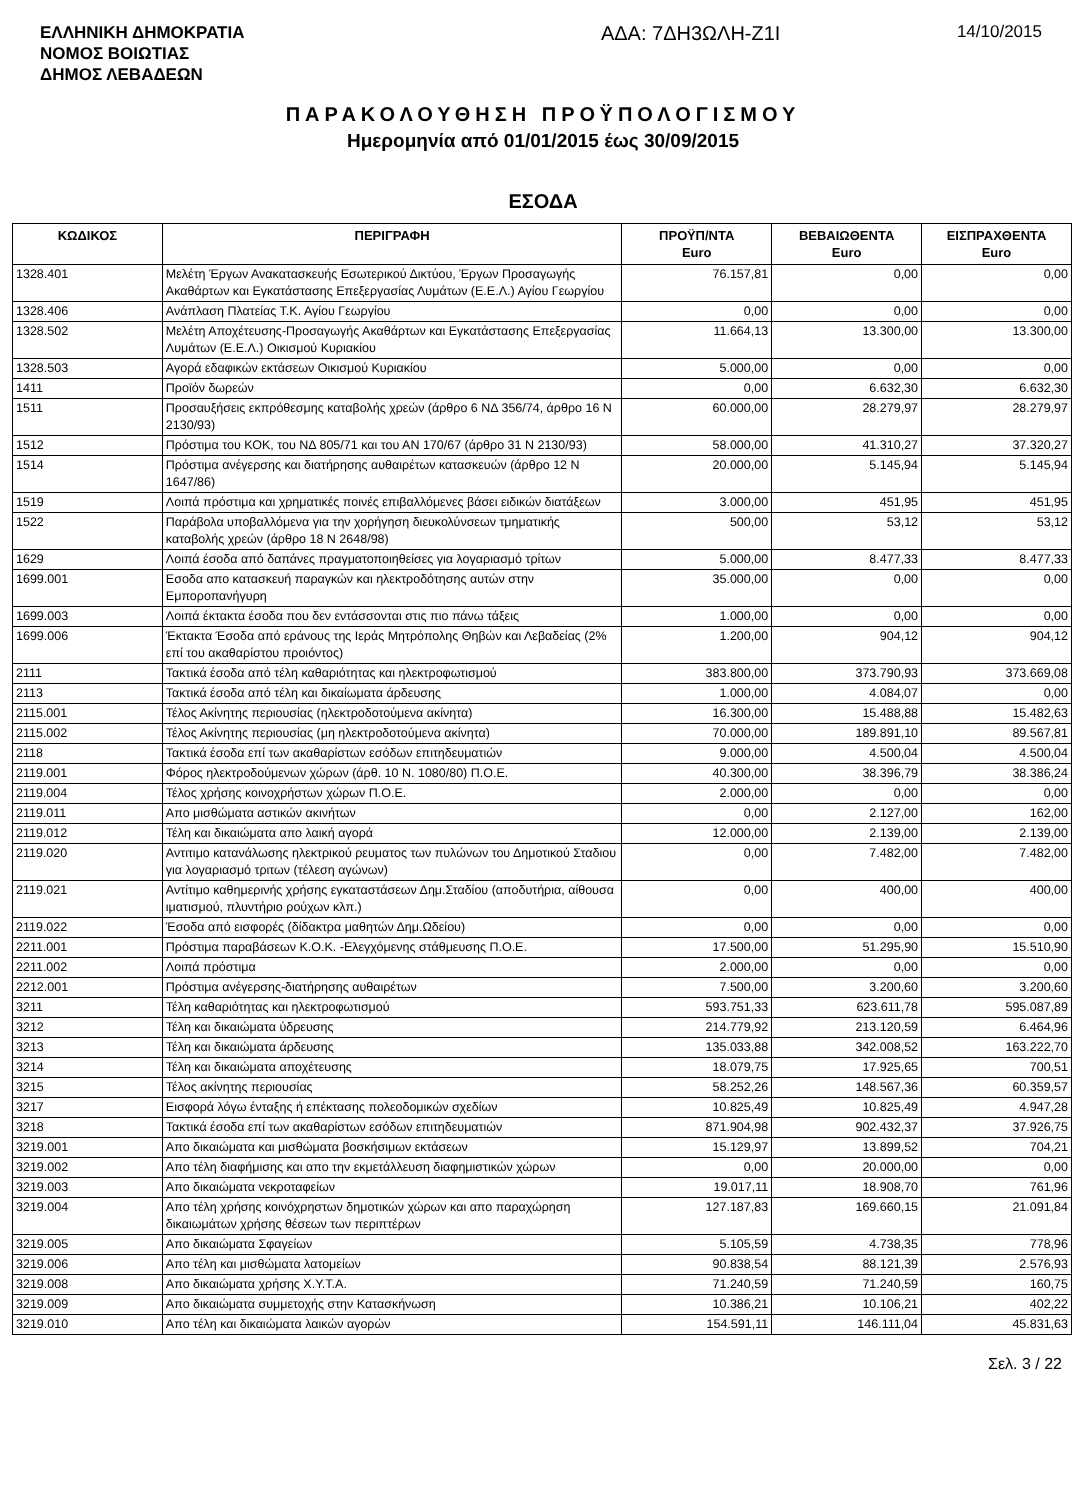ΕΛΛΗΝΙΚΗ ΔΗΜΟΚΡΑΤΙΑ
ΝΟΜΟΣ ΒΟΙΩΤΙΑΣ
ΔΗΜΟΣ ΛΕΒΑΔΕΩΝ
ΑΔΑ: 7ΔΗ3ΩΛΗ-Ζ1Ι
14/10/2015
ΠΑΡΑΚΟΛΟΥΘΗΣΗ ΠΡΟΫΠΟΛΟΓΙΣΜΟΥ
Ημερομηνία από 01/01/2015 έως 30/09/2015
ΕΣΟΔΑ
| ΚΩΔΙΚΟΣ | ΠΕΡΙΓΡΑΦΗ | ΠΡΟΫΠ/ΝΤΑ Euro | ΒΕΒΑΙΩΘΕΝΤΑ Euro | ΕΙΣΠΡΑΧΘΕΝΤΑ Euro |
| --- | --- | --- | --- | --- |
| 1328.401 | Μελέτη Έργων Ανακατασκευής Εσωτερικού Δικτύου, Έργων Προσαγωγής Ακαθάρτων και Εγκατάστασης Επεξεργασίας Λυμάτων (Ε.Ε.Λ.) Αγίου Γεωργίου | 76.157,81 | 0,00 | 0,00 |
| 1328.406 | Ανάπλαση Πλατείας Τ.Κ. Αγίου Γεωργίου | 0,00 | 0,00 | 0,00 |
| 1328.502 | Μελέτη Αποχέτευσης-Προσαγωγής Ακαθάρτων και Εγκατάστασης Επεξεργασίας Λυμάτων (Ε.Ε.Λ.) Οικισμού Κυριακίου | 11.664,13 | 13.300,00 | 13.300,00 |
| 1328.503 | Αγορά εδαφικών εκτάσεων Οικισμού Κυριακίου | 5.000,00 | 0,00 | 0,00 |
| 1411 | Προϊόν δωρεών | 0,00 | 6.632,30 | 6.632,30 |
| 1511 | Προσαυξήσεις εκπρόθεσμης καταβολής χρεών (άρθρο 6 ΝΔ 356/74, άρθρο 16 Ν 2130/93) | 60.000,00 | 28.279,97 | 28.279,97 |
| 1512 | Πρόστιμα του ΚΟΚ, του ΝΔ 805/71 και του ΑΝ 170/67 (άρθρο 31 Ν 2130/93) | 58.000,00 | 41.310,27 | 37.320,27 |
| 1514 | Πρόστιμα ανέγερσης και διατήρησης αυθαιρέτων κατασκευών (άρθρο 12 Ν 1647/86) | 20.000,00 | 5.145,94 | 5.145,94 |
| 1519 | Λοιπά πρόστιμα και χρηματικές ποινές επιβαλλόμενες βάσει ειδικών διατάξεων | 3.000,00 | 451,95 | 451,95 |
| 1522 | Παράβολα υποβαλλόμενα για την χορήγηση διευκολύνσεων τμηματικής καταβολής χρεών (άρθρο 18 Ν 2648/98) | 500,00 | 53,12 | 53,12 |
| 1629 | Λοιπά έσοδα από δαπάνες πραγματοποιηθείσες για λογαριασμό τρίτων | 5.000,00 | 8.477,33 | 8.477,33 |
| 1699.001 | Εσοδα απο κατασκευή παραγκών και ηλεκτροδότησης αυτών στην Εμποροπανήγυρη | 35.000,00 | 0,00 | 0,00 |
| 1699.003 | Λοιπά έκτακτα έσοδα που δεν εντάσσονται στις πιο πάνω τάξεις | 1.000,00 | 0,00 | 0,00 |
| 1699.006 | Έκτακτα Έσοδα από εράνους της Ιεράς Μητρόπολης Θηβών και Λεβαδείας (2% επί του ακαθαρίστου προιόντος) | 1.200,00 | 904,12 | 904,12 |
| 2111 | Τακτικά έσοδα από τέλη καθαριότητας και ηλεκτροφωτισμού | 383.800,00 | 373.790,93 | 373.669,08 |
| 2113 | Τακτικά έσοδα από τέλη και δικαίωματα άρδευσης | 1.000,00 | 4.084,07 | 0,00 |
| 2115.001 | Τέλος Ακίνητης περιουσίας (ηλεκτροδοτούμενα ακίνητα) | 16.300,00 | 15.488,88 | 15.482,63 |
| 2115.002 | Τέλος Ακίνητης περιουσίας (μη ηλεκτροδοτούμενα ακίνητα) | 70.000,00 | 189.891,10 | 89.567,81 |
| 2118 | Τακτικά έσοδα επί των ακαθαρίστων εσόδων επιτηδευματιών | 9.000,00 | 4.500,04 | 4.500,04 |
| 2119.001 | Φόρος ηλεκτροδούμενων χώρων (άρθ. 10 Ν. 1080/80) Π.Ο.Ε. | 40.300,00 | 38.396,79 | 38.386,24 |
| 2119.004 | Τέλος χρήσης κοινοχρήστων χώρων Π.Ο.Ε. | 2.000,00 | 0,00 | 0,00 |
| 2119.011 | Απο μισθώματα αστικών ακινήτων | 0,00 | 2.127,00 | 162,00 |
| 2119.012 | Τέλη και δικαιώματα απο λαική αγορά | 12.000,00 | 2.139,00 | 2.139,00 |
| 2119.020 | Αντιτιμο κατανάλωσης ηλεκτρικού ρευματος των πυλώνων του Δημοτικού Σταδιου για λογαριασμό τριτων (τέλεση αγώνων) | 0,00 | 7.482,00 | 7.482,00 |
| 2119.021 | Αντίτιμο καθημερινής χρήσης εγκαταστάσεων Δημ.Σταδίου (αποδυτήρια, αίθουσα ιματισμού, πλυντήριο ρούχων κλπ.) | 0,00 | 400,00 | 400,00 |
| 2119.022 | Έσοδα από εισφορές (δίδακτρα μαθητών Δημ.Ωδείου) | 0,00 | 0,00 | 0,00 |
| 2211.001 | Πρόστιμα παραβάσεων Κ.Ο.Κ. -Ελεγχόμενης στάθμευσης Π.Ο.Ε. | 17.500,00 | 51.295,90 | 15.510,90 |
| 2211.002 | Λοιπά πρόστιμα | 2.000,00 | 0,00 | 0,00 |
| 2212.001 | Πρόστιμα ανέγερσης-διατήρησης αυθαιρέτων | 7.500,00 | 3.200,60 | 3.200,60 |
| 3211 | Τέλη καθαριότητας και ηλεκτροφωτισμού | 593.751,33 | 623.611,78 | 595.087,89 |
| 3212 | Τέλη και δικαιώματα ύδρευσης | 214.779,92 | 213.120,59 | 6.464,96 |
| 3213 | Τέλη και δικαιώματα άρδευσης | 135.033,88 | 342.008,52 | 163.222,70 |
| 3214 | Τέλη και δικαιώματα αποχέτευσης | 18.079,75 | 17.925,65 | 700,51 |
| 3215 | Τέλος ακίνητης περιουσίας | 58.252,26 | 148.567,36 | 60.359,57 |
| 3217 | Εισφορά λόγω ένταξης ή επέκτασης πολεοδομικών σχεδίων | 10.825,49 | 10.825,49 | 4.947,28 |
| 3218 | Τακτικά έσοδα επί των ακαθαρίστων εσόδων επιτηδευματιών | 871.904,98 | 902.432,37 | 37.926,75 |
| 3219.001 | Απο δικαιώματα και μισθώματα βοσκήσιμων εκτάσεων | 15.129,97 | 13.899,52 | 704,21 |
| 3219.002 | Απο τέλη διαφήμισης και απο την εκμετάλλευση διαφημιστικών χώρων | 0,00 | 20.000,00 | 0,00 |
| 3219.003 | Απο δικαιώματα νεκροταφείων | 19.017,11 | 18.908,70 | 761,96 |
| 3219.004 | Απο τέλη χρήσης κοινόχρηστων δημοτικών χώρων και απο παραχώρηση δικαιωμάτων χρήσης θέσεων των περιπτέρων | 127.187,83 | 169.660,15 | 21.091,84 |
| 3219.005 | Απο δικαιώματα Σφαγείων | 5.105,59 | 4.738,35 | 778,96 |
| 3219.006 | Απο τέλη και μισθώματα λατομείων | 90.838,54 | 88.121,39 | 2.576,93 |
| 3219.008 | Απο δικαιώματα χρήσης Χ.Υ.Τ.Α. | 71.240,59 | 71.240,59 | 160,75 |
| 3219.009 | Απο δικαιώματα συμμετοχής στην Κατασκήνωση | 10.386,21 | 10.106,21 | 402,22 |
| 3219.010 | Απο τέλη και δικαιώματα λαικών αγορών | 154.591,11 | 146.111,04 | 45.831,63 |
Σελ. 3 / 22